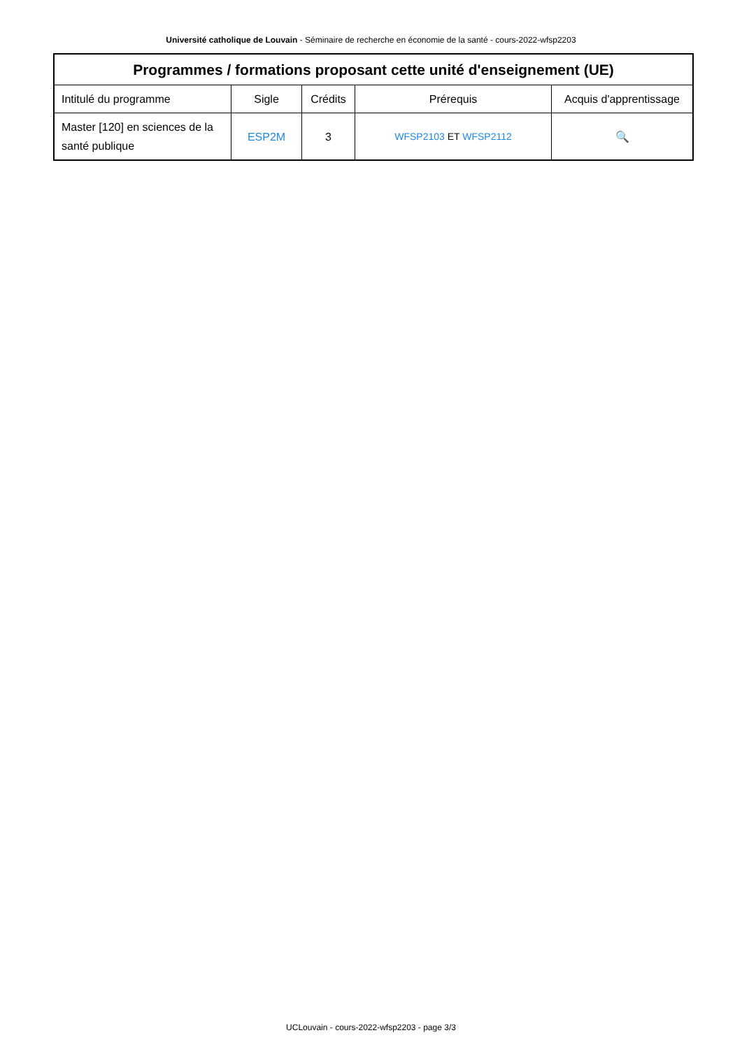Université catholique de Louvain - Séminaire de recherche en économie de la santé - cours-2022-wfsp2203
| Programmes / formations proposant cette unité d'enseignement (UE) | | | | |
| --- | --- | --- | --- | --- |
| Intitulé du programme | Sigle | Crédits | Prérequis | Acquis d'apprentissage |
| Master [120] en sciences de la santé publique | ESP2M | 3 | WFSP2103 ET WFSP2112 | 🔍 |
UCLouvain - cours-2022-wfsp2203 - page 3/3